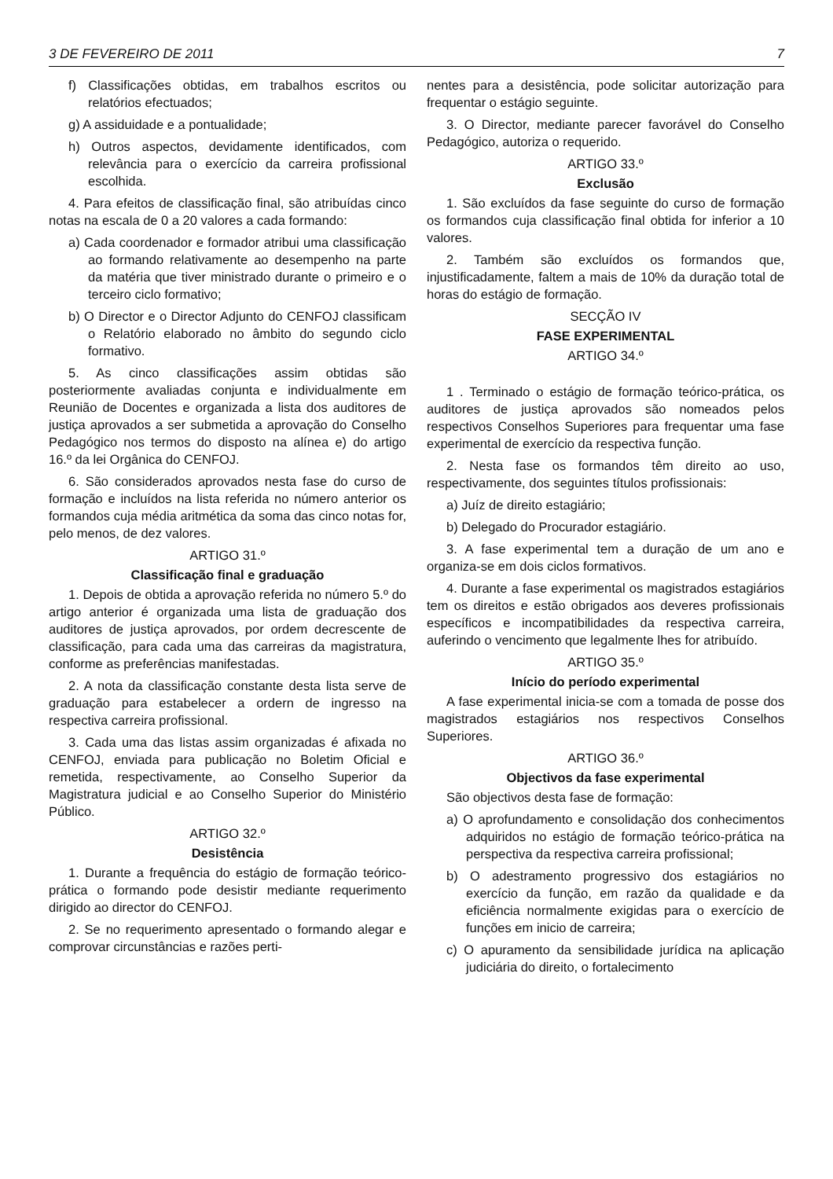3 DE FEVEREIRO DE 2011 7
f) Classificações obtidas, em trabalhos escritos ou relatórios efectuados;
g) A assiduidade e a pontualidade;
h) Outros aspectos, devidamente identificados, com relevância para o exercício da carreira profissional escolhida.
4. Para efeitos de classificação final, são atribuídas cinco notas na escala de 0 a 20 valores a cada formando:
a) Cada coordenador e formador atribui uma classificação ao formando relativamente ao desempenho na parte da matéria que tiver ministrado durante o primeiro e o terceiro ciclo formativo;
b) O Director e o Director Adjunto do CENFOJ classificam o Relatório elaborado no âmbito do segundo ciclo formativo.
5. As cinco classificações assim obtidas são posteriormente avaliadas conjunta e individualmente em Reunião de Docentes e organizada a lista dos auditores de justiça aprovados a ser submetida a aprovação do Conselho Pedagógico nos termos do disposto na alínea e) do artigo 16.º da lei Orgânica do CENFOJ.
6. São considerados aprovados nesta fase do curso de formação e incluídos na lista referida no número anterior os formandos cuja média aritmética da soma das cinco notas for, pelo menos, de dez valores.
ARTIGO 31.º
Classificação final e graduação
1. Depois de obtida a aprovação referida no número 5.º do artigo anterior é organizada uma lista de graduação dos auditores de justiça aprovados, por ordem decrescente de classificação, para cada uma das carreiras da magistratura, conforme as preferências manifestadas.
2. A nota da classificação constante desta lista serve de graduação para estabelecer a ordern de ingresso na respectiva carreira profissional.
3. Cada uma das listas assim organizadas é afixada no CENFOJ, enviada para publicação no Boletim Oficial e remetida, respectivamente, ao Conselho Superior da Magistratura judicial e ao Conselho Superior do Ministério Público.
ARTIGO 32.º
Desistência
1. Durante a frequência do estágio de formação teórico-prática o formando pode desistir mediante requerimento dirigido ao director do CENFOJ.
2. Se no requerimento apresentado o formando alegar e comprovar circunstâncias e razões perti-
nentes para a desistência, pode solicitar autorização para frequentar o estágio seguinte.
3. O Director, mediante parecer favorável do Conselho Pedagógico, autoriza o requerido.
ARTIGO 33.º
Exclusão
1. São excluídos da fase seguinte do curso de formação os formandos cuja classificação final obtida for inferior a 10 valores.
2. Também são excluídos os formandos que, injustificadamente, faltem a mais de 10% da duração total de horas do estágio de formação.
SECÇÃO IV
FASE EXPERIMENTAL
ARTIGO 34.º
1 . Terminado o estágio de formação teórico-prática, os auditores de justiça aprovados são nomeados pelos respectivos Conselhos Superiores para frequentar uma fase experimental de exercício da respectiva função.
2. Nesta fase os formandos têm direito ao uso, respectivamente, dos seguintes títulos profissionais:
a) Juíz de direito estagiário;
b) Delegado do Procurador estagiário.
3. A fase experimental tem a duração de um ano e organiza-se em dois ciclos formativos.
4. Durante a fase experimental os magistrados estagiários tem os direitos e estão obrigados aos deveres profissionais específicos e incompatibilidades da respectiva carreira, auferindo o vencimento que legalmente lhes for atribuído.
ARTIGO 35.º
Início do período experimental
A fase experimental inicia-se com a tomada de posse dos magistrados estagiários nos respectivos Conselhos Superiores.
ARTIGO 36.º
Objectivos da fase experimental
São objectivos desta fase de formação:
a) O aprofundamento e consolidação dos conhecimentos adquiridos no estágio de formação teórico-prática na perspectiva da respectiva carreira profissional;
b) O adestramento progressivo dos estagiários no exercício da função, em razão da qualidade e da eficiência normalmente exigidas para o exercício de funções em inicio de carreira;
c) O apuramento da sensibilidade jurídica na aplicação judiciária do direito, o fortalecimento